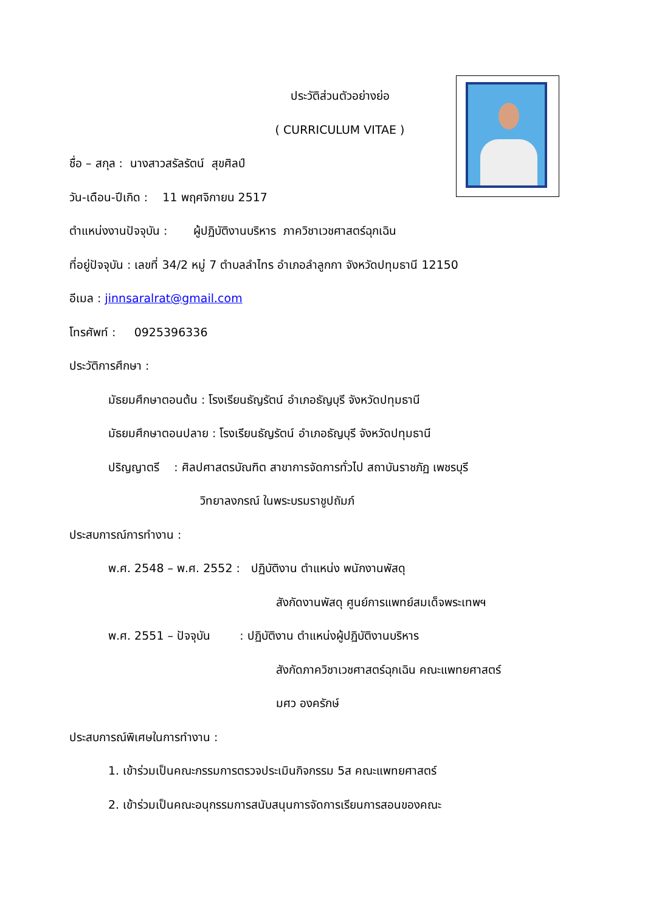ประวัติส่วนตัวอย่างย่อ
( CURRICULUM VITAE )
ชื่อ – สกุล : นางสาวสรัลรัตน์ สุขศิลป์
วัน-เดือน-ปีเกิด : 11 พฤศจิกายน 2517
ตำแหน่งงานปัจจุบัน : ผู้ปฏิบัติงานบริหาร ภาควิชาเวชศาสตร์ฉุกเฉิน
ที่อยู่ปัจจุบัน : เลขที่ 34/2 หมู่ 7 ตำบลลำไทร อำเภอลำลูกกา จังหวัดปทุมธานี 12150
อีเมล : jinnsaralrat@gmail.com
โทรศัพท์ : 0925396336
ประวัติการศึกษา :
มัธยมศึกษาตอนต้น : โรงเรียนธัญรัตน์ อำเภอธัญบุรี จังหวัดปทุมธานี
มัธยมศึกษาตอนปลาย : โรงเรียนธัญรัตน์ อำเภอธัญบุรี จังหวัดปทุมธานี
ปริญญาตรี : ศิลปศาสตรบัณฑิต สาขาการจัดการทั่วไป สถาบันราชภัฏ เพชรบุรี
วิทยาลงกรณ์ ในพระบรมราชูปถัมภ์
ประสบการณ์การทำงาน :
พ.ศ. 2548 – พ.ศ. 2552 : ปฏิบัติงาน ตำแหน่ง พนักงานพัสดุ
สังกัดงานพัสดุ ศูนย์การแพทย์สมเด็จพระเทพฯ
พ.ศ. 2551 – ปัจจุบัน : ปฏิบัติงาน ตำแหน่งผู้ปฏิบัติงานบริหาร
สังกัดภาควิชาเวชศาสตร์ฉุกเฉิน คณะแพทยศาสตร์
มศว องครักษ์
ประสบการณ์พิเศษในการทำงาน :
1. เข้าร่วมเป็นคณะกรรมการตรวจประเมินกิจกรรม 5ส คณะแพทยศาสตร์
2. เข้าร่วมเป็นคณะอนุกรรมการสนับสนุนการจัดการเรียนการสอนของคณะ